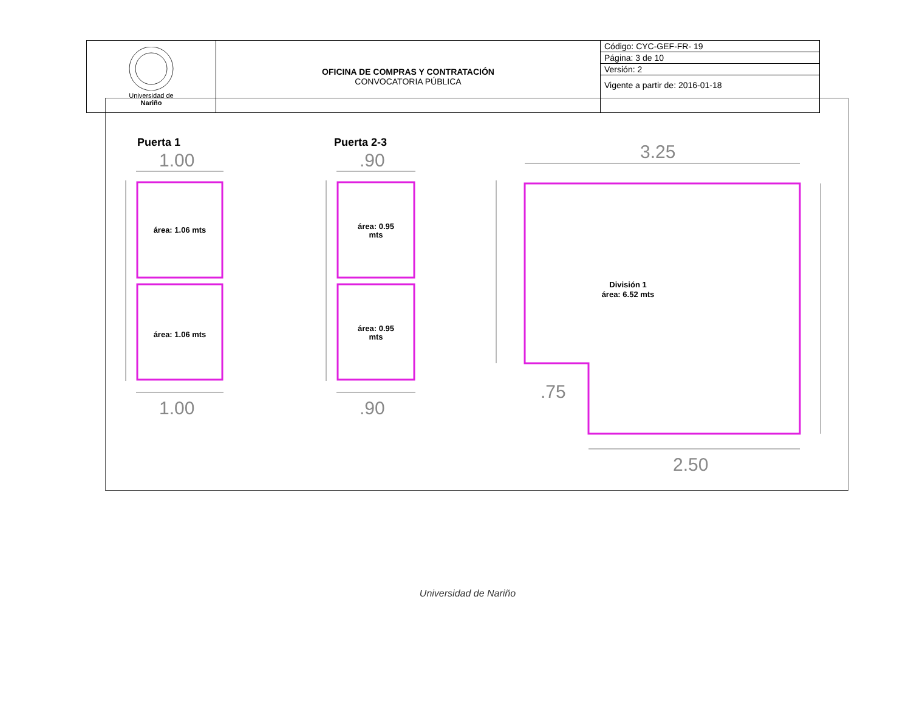| Universidad de Nariño | OFICINA DE COMPRAS Y CONTRATACIÓN CONVOCATORIA PÚBLICA | Código: CYC-GEF-FR- 19 |
| | | Página: 3 de 10 |
| | | Versión: 2 |
| | | Vigente a partir de: 2016-01-18 |
1.00
1.00
.90
.90
3.25
2.50
.75
área: 1.06 mts
área: 1.06 mts
área: 0.95
mts
área: 0.95
mts
División 1
área: 6.52 mts
Puerta 1
Puerta 2-3
Universidad de Nariño